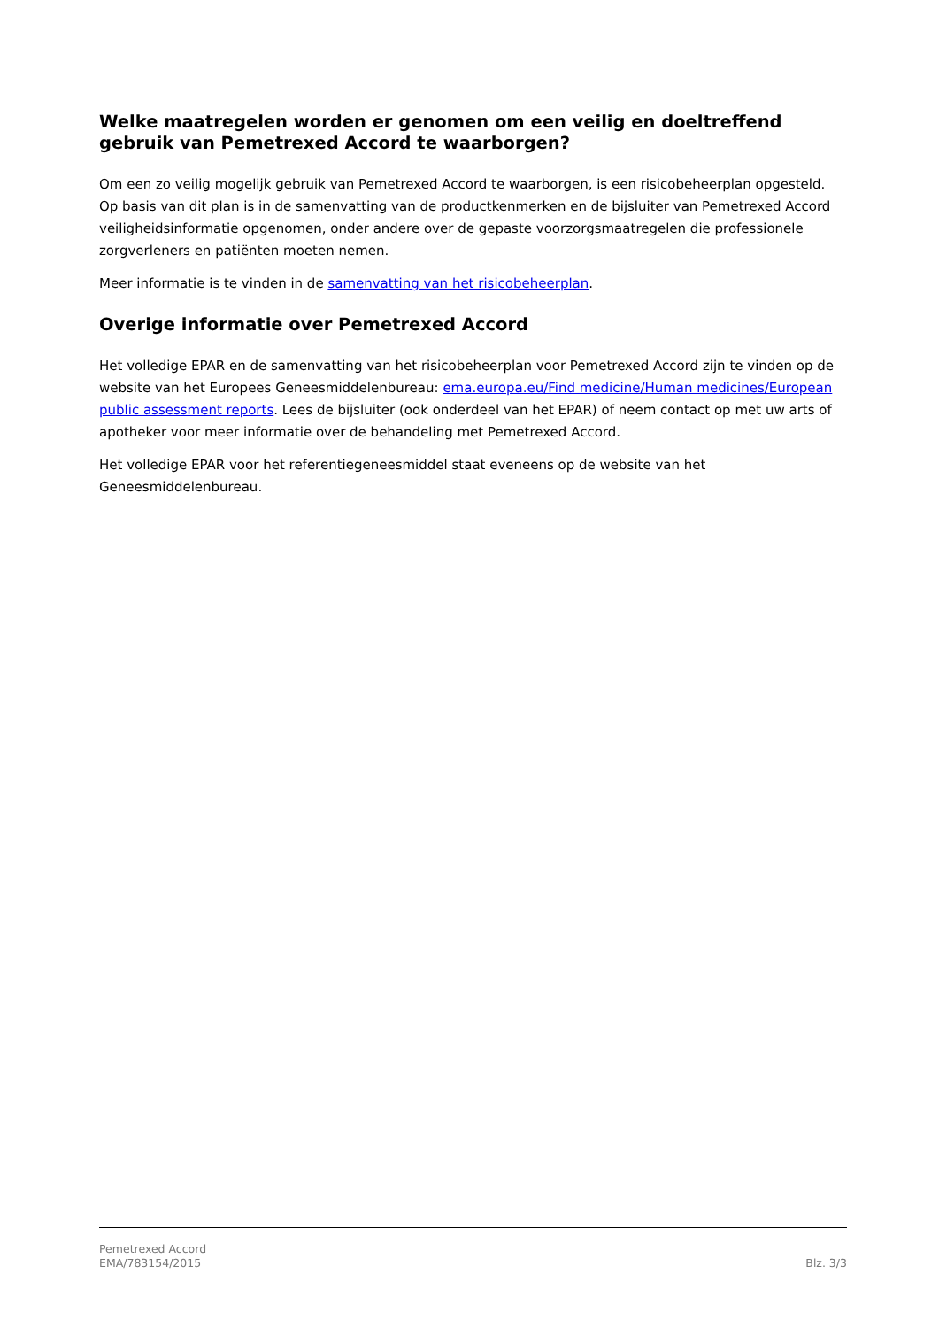Welke maatregelen worden er genomen om een veilig en doeltreffend gebruik van Pemetrexed Accord te waarborgen?
Om een zo veilig mogelijk gebruik van Pemetrexed Accord te waarborgen, is een risicobeheerplan opgesteld. Op basis van dit plan is in de samenvatting van de productkenmerken en de bijsluiter van Pemetrexed Accord veiligheidsinformatie opgenomen, onder andere over de gepaste voorzorgsmaatregelen die professionele zorgverleners en patiënten moeten nemen.
Meer informatie is te vinden in de samenvatting van het risicobeheerplan.
Overige informatie over Pemetrexed Accord
Het volledige EPAR en de samenvatting van het risicobeheerplan voor Pemetrexed Accord zijn te vinden op de website van het Europees Geneesmiddelenbureau: ema.europa.eu/Find medicine/Human medicines/European public assessment reports. Lees de bijsluiter (ook onderdeel van het EPAR) of neem contact op met uw arts of apotheker voor meer informatie over de behandeling met Pemetrexed Accord.
Het volledige EPAR voor het referentiegeneesmiddel staat eveneens op de website van het Geneesmiddelenbureau.
Pemetrexed Accord
EMA/783154/2015
Blz. 3/3